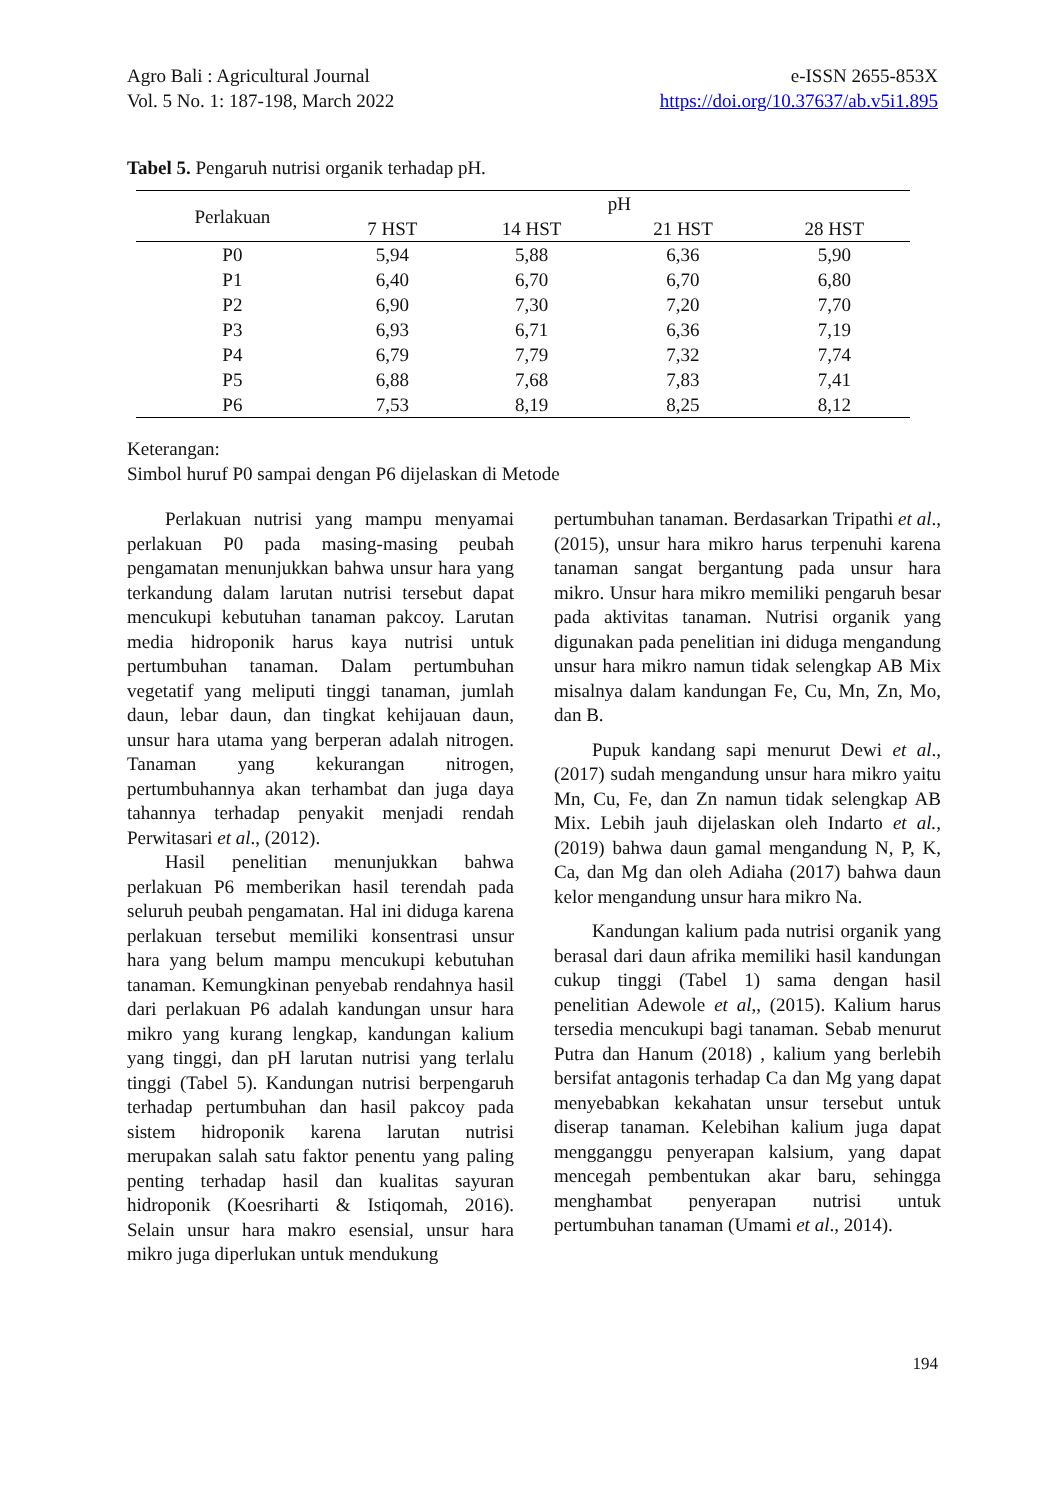Agro Bali : Agricultural Journal
Vol. 5 No. 1: 187-198, March 2022
e-ISSN 2655-853X
https://doi.org/10.37637/ab.v5i1.895
Tabel 5. Pengaruh nutrisi organik terhadap pH.
| Perlakuan | pH | | | |
| --- | --- | --- | --- | --- |
| | 7 HST | 14 HST | 21 HST | 28 HST |
| P0 | 5,94 | 5,88 | 6,36 | 5,90 |
| P1 | 6,40 | 6,70 | 6,70 | 6,80 |
| P2 | 6,90 | 7,30 | 7,20 | 7,70 |
| P3 | 6,93 | 6,71 | 6,36 | 7,19 |
| P4 | 6,79 | 7,79 | 7,32 | 7,74 |
| P5 | 6,88 | 7,68 | 7,83 | 7,41 |
| P6 | 7,53 | 8,19 | 8,25 | 8,12 |
Keterangan:
Simbol huruf P0 sampai dengan P6 dijelaskan di Metode
Perlakuan nutrisi yang mampu menyamai perlakuan P0 pada masing-masing peubah pengamatan menunjukkan bahwa unsur hara yang terkandung dalam larutan nutrisi tersebut dapat mencukupi kebutuhan tanaman pakcoy. Larutan media hidroponik harus kaya nutrisi untuk pertumbuhan tanaman. Dalam pertumbuhan vegetatif yang meliputi tinggi tanaman, jumlah daun, lebar daun, dan tingkat kehijauan daun, unsur hara utama yang berperan adalah nitrogen. Tanaman yang kekurangan nitrogen, pertumbuhannya akan terhambat dan juga daya tahannya terhadap penyakit menjadi rendah Perwitasari et al., (2012).
Hasil penelitian menunjukkan bahwa perlakuan P6 memberikan hasil terendah pada seluruh peubah pengamatan. Hal ini diduga karena perlakuan tersebut memiliki konsentrasi unsur hara yang belum mampu mencukupi kebutuhan tanaman. Kemungkinan penyebab rendahnya hasil dari perlakuan P6 adalah kandungan unsur hara mikro yang kurang lengkap, kandungan kalium yang tinggi, dan pH larutan nutrisi yang terlalu tinggi (Tabel 5). Kandungan nutrisi berpengaruh terhadap pertumbuhan dan hasil pakcoy pada sistem hidroponik karena larutan nutrisi merupakan salah satu faktor penentu yang paling penting terhadap hasil dan kualitas sayuran hidroponik (Koesriharti & Istiqomah, 2016). Selain unsur hara makro esensial, unsur hara mikro juga diperlukan untuk mendukung
pertumbuhan tanaman. Berdasarkan Tripathi et al., (2015), unsur hara mikro harus terpenuhi karena tanaman sangat bergantung pada unsur hara mikro. Unsur hara mikro memiliki pengaruh besar pada aktivitas tanaman. Nutrisi organik yang digunakan pada penelitian ini diduga mengandung unsur hara mikro namun tidak selengkap AB Mix misalnya dalam kandungan Fe, Cu, Mn, Zn, Mo, dan B.
Pupuk kandang sapi menurut Dewi et al., (2017) sudah mengandung unsur hara mikro yaitu Mn, Cu, Fe, dan Zn namun tidak selengkap AB Mix. Lebih jauh dijelaskan oleh Indarto et al., (2019) bahwa daun gamal mengandung N, P, K, Ca, dan Mg dan oleh Adiaha (2017) bahwa daun kelor mengandung unsur hara mikro Na.
Kandungan kalium pada nutrisi organik yang berasal dari daun afrika memiliki hasil kandungan cukup tinggi (Tabel 1) sama dengan hasil penelitian Adewole et al,, (2015). Kalium harus tersedia mencukupi bagi tanaman. Sebab menurut Putra dan Hanum (2018) , kalium yang berlebih bersifat antagonis terhadap Ca dan Mg yang dapat menyebabkan kekahatan unsur tersebut untuk diserap tanaman. Kelebihan kalium juga dapat mengganggu penyerapan kalsium, yang dapat mencegah pembentukan akar baru, sehingga menghambat penyerapan nutrisi untuk pertumbuhan tanaman (Umami et al., 2014).
194